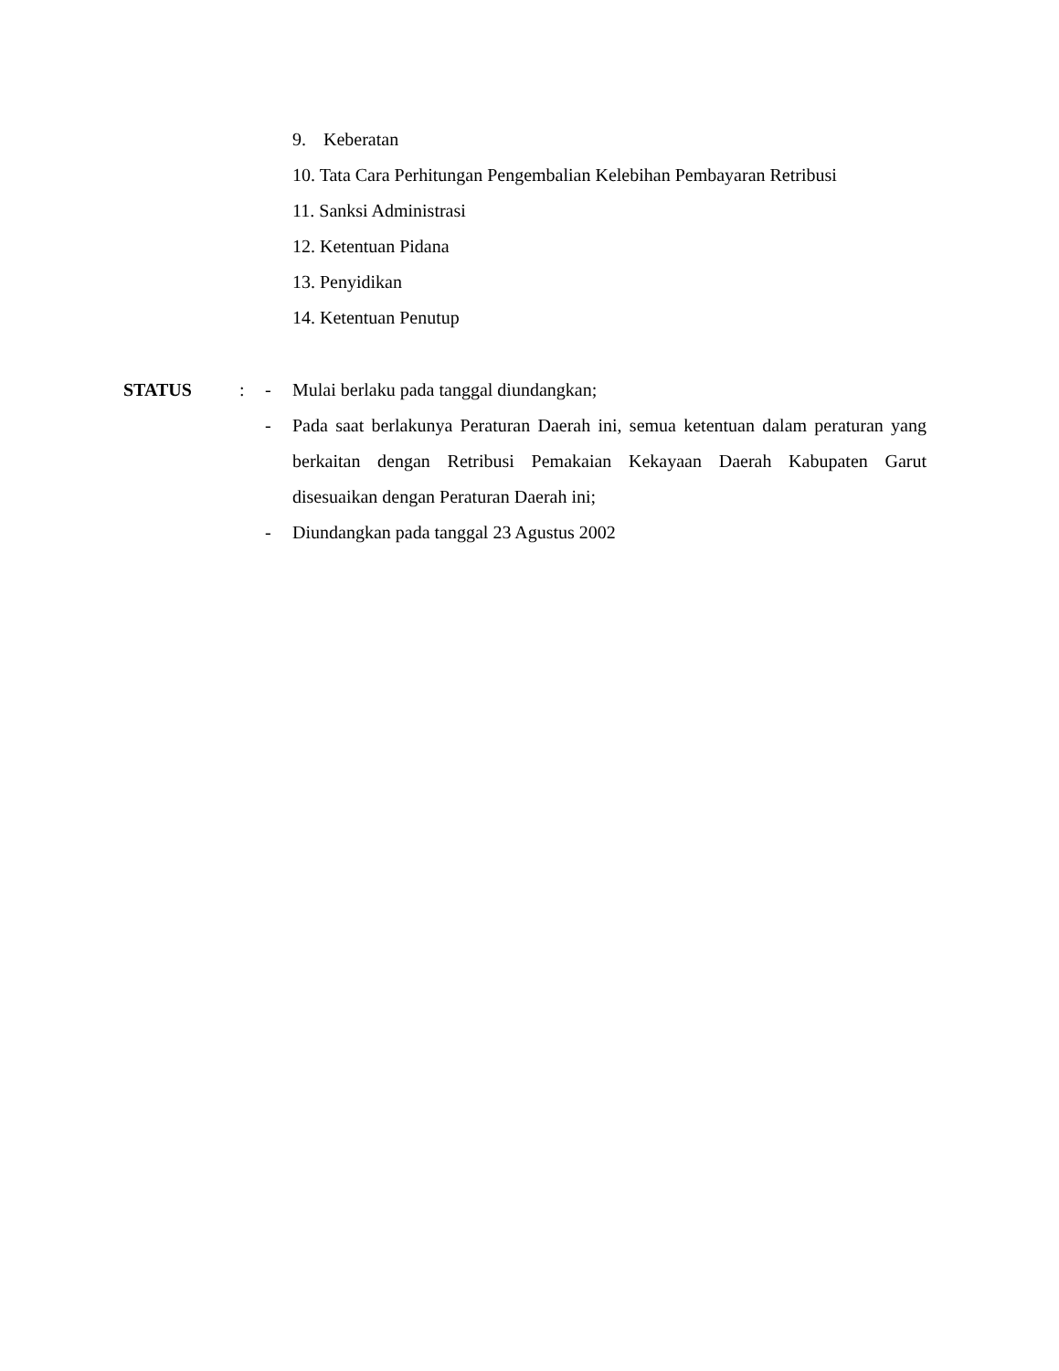9. Keberatan
10. Tata Cara Perhitungan Pengembalian Kelebihan Pembayaran Retribusi
11. Sanksi Administrasi
12. Ketentuan Pidana
13. Penyidikan
14. Ketentuan Penutup
STATUS : - Mulai berlaku pada tanggal diundangkan;
- Pada saat berlakunya Peraturan Daerah ini, semua ketentuan dalam peraturan yang berkaitan dengan Retribusi Pemakaian Kekayaan Daerah Kabupaten Garut disesuaikan dengan Peraturan Daerah ini;
- Diundangkan pada tanggal 23 Agustus 2002